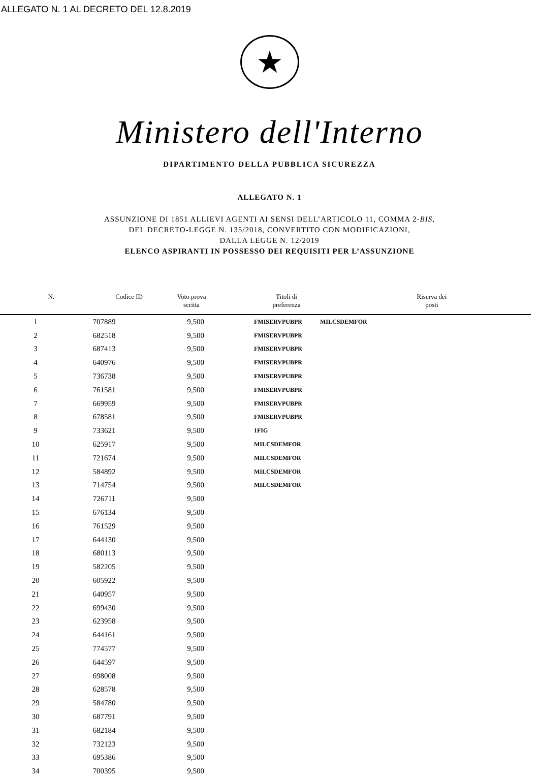ALLEGATO N. 1 AL DECRETO DEL 12.8.2019
★
Ministero dell'Interno
DIPARTIMENTO DELLA PUBBLICA SICUREZZA
ALLEGATO N. 1
ASSUNZIONE DI 1851 ALLIEVI AGENTI AI SENSI DELL’ARTICOLO 11, COMMA 2-BIS,
DEL DECRETO-LEGGE N. 135/2018, CONVERTITO CON MODIFICAZIONI,
DALLA LEGGE N. 12/2019
ELENCO ASPIRANTI IN POSSESSO DEI REQUISITI PER L’ASSUNZIONE
| N. Codice ID | Voto prova scritta | Titoli di preferenza | Riserva dei posti |
| --- | --- | --- | --- |
| 1 | 707889 | 9,500 | FMISERVPUBPR | MILCSDEMFOR |
| 2 | 682518 | 9,500 | FMISERVPUBPR | |
| 3 | 687413 | 9,500 | FMISERVPUBPR | |
| 4 | 640976 | 9,500 | FMISERVPUBPR | |
| 5 | 736738 | 9,500 | FMISERVPUBPR | |
| 6 | 761581 | 9,500 | FMISERVPUBPR | |
| 7 | 669959 | 9,500 | FMISERVPUBPR | |
| 8 | 678581 | 9,500 | FMISERVPUBPR | |
| 9 | 733621 | 9,500 | 1FIG | |
| 10 | 625917 | 9,500 | MILCSDEMFOR | |
| 11 | 721674 | 9,500 | MILCSDEMFOR | |
| 12 | 584892 | 9,500 | MILCSDEMFOR | |
| 13 | 714754 | 9,500 | MILCSDEMFOR | |
| 14 | 726711 | 9,500 | | |
| 15 | 676134 | 9,500 | | |
| 16 | 761529 | 9,500 | | |
| 17 | 644130 | 9,500 | | |
| 18 | 680113 | 9,500 | | |
| 19 | 582205 | 9,500 | | |
| 20 | 605922 | 9,500 | | |
| 21 | 640957 | 9,500 | | |
| 22 | 699430 | 9,500 | | |
| 23 | 623958 | 9,500 | | |
| 24 | 644161 | 9,500 | | |
| 25 | 774577 | 9,500 | | |
| 26 | 644597 | 9,500 | | |
| 27 | 698008 | 9,500 | | |
| 28 | 628578 | 9,500 | | |
| 29 | 584780 | 9,500 | | |
| 30 | 687791 | 9,500 | | |
| 31 | 682184 | 9,500 | | |
| 32 | 732123 | 9,500 | | |
| 33 | 695386 | 9,500 | | |
| 34 | 700395 | 9,500 | | |